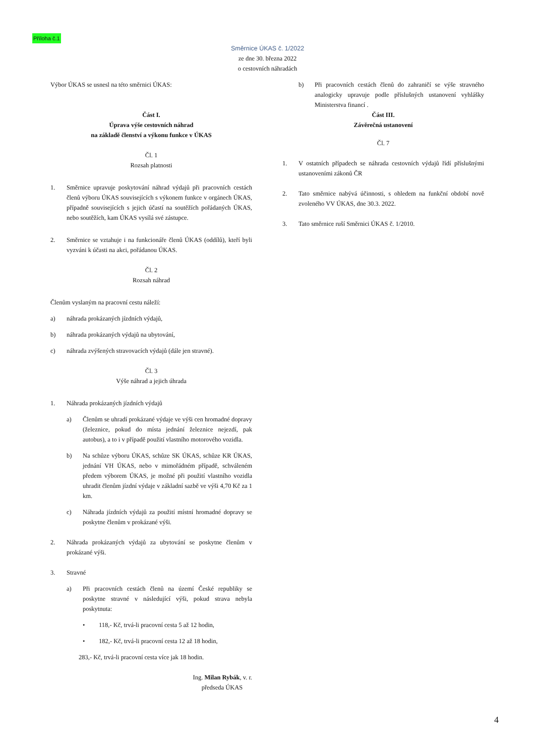Příloha č.1
Směrnice ÚKAS č. 1/2022
ze dne 30. března 2022
o cestovních náhradách
Výbor ÚKAS se usnesl na této směrnici ÚKAS:
Část I.
Úprava výše cestovních náhrad
na základě členství a výkonu funkce v ÚKAS
Čl. 1
Rozsah platnosti
1. Směrnice upravuje poskytování náhrad výdajů při pracovních cestách členů výboru ÚKAS souvisejících s výkonem funkce v orgánech ÚKAS, případně souvisejících s jejich účastí na soutěžích pořádaných ÚKAS, nebo soutěžích, kam ÚKAS vysílá své zástupce.
2. Směrnice se vztahuje i na funkcionáře členů ÚKAS (oddílů), kteří byli vyzváni k účasti na akci, pořádanou ÚKAS.
Čl. 2
Rozsah náhrad
Členům vyslaným na pracovní cestu náleží:
a) náhrada prokázaných jízdních výdajů,
b) náhrada prokázaných výdajů na ubytování,
c) náhrada zvýšených stravovacích výdajů (dále jen stravné).
Čl. 3
Výše náhrad a jejich úhrada
1. Náhrada prokázaných jízdních výdajů
a) Členům se uhradí prokázané výdaje ve výši cen hromadné dopravy (železnice, pokud do místa jednání železnice nejezdí, pak autobus), a to i v případě použití vlastního motorového vozidla.
b) Na schůze výboru ÚKAS, schůze SK ÚKAS, schůze KR ÚKAS, jednání VH ÚKAS, nebo v mimořádném případě, schváleném předem výborem ÚKAS, je možné při použití vlastního vozidla uhradit členům jízdní výdaje v základní sazbě ve výši 4,70 Kč za 1 km.
c) Náhrada jízdních výdajů za použití místní hromadné dopravy se poskytne členům v prokázané výši.
2. Náhrada prokázaných výdajů za ubytování se poskytne členům v prokázané výši.
3. Stravné
a) Při pracovních cestách členů na území České republiky se poskytne stravné v následující výši, pokud strava nebyla poskytnuta:
• 118,- Kč, trvá-li pracovní cesta 5 až 12 hodin,
• 182,- Kč, trvá-li pracovní cesta 12 až 18 hodin,
283,- Kč, trvá-li pracovní cesta více jak 18 hodin.
Ing. Milan Rybák, v. r.
předseda ÚKAS
b) Při pracovních cestách členů do zahraničí se výše stravného analogicky upravuje podle příslušných ustanovení vyhlášky Ministerstva financí .
Část III.
Závěrečná ustanovení
Čl. 7
1. V ostatních případech se náhrada cestovních výdajů řídí příslušnými ustanoveními zákonů ČR
2. Tato směrnice nabývá účinnosti, s ohledem na funkční období nově zvoleného VV ÚKAS, dne 30.3. 2022.
3. Tato směrnice ruší Směrnici ÚKAS č. 1/2010.
4